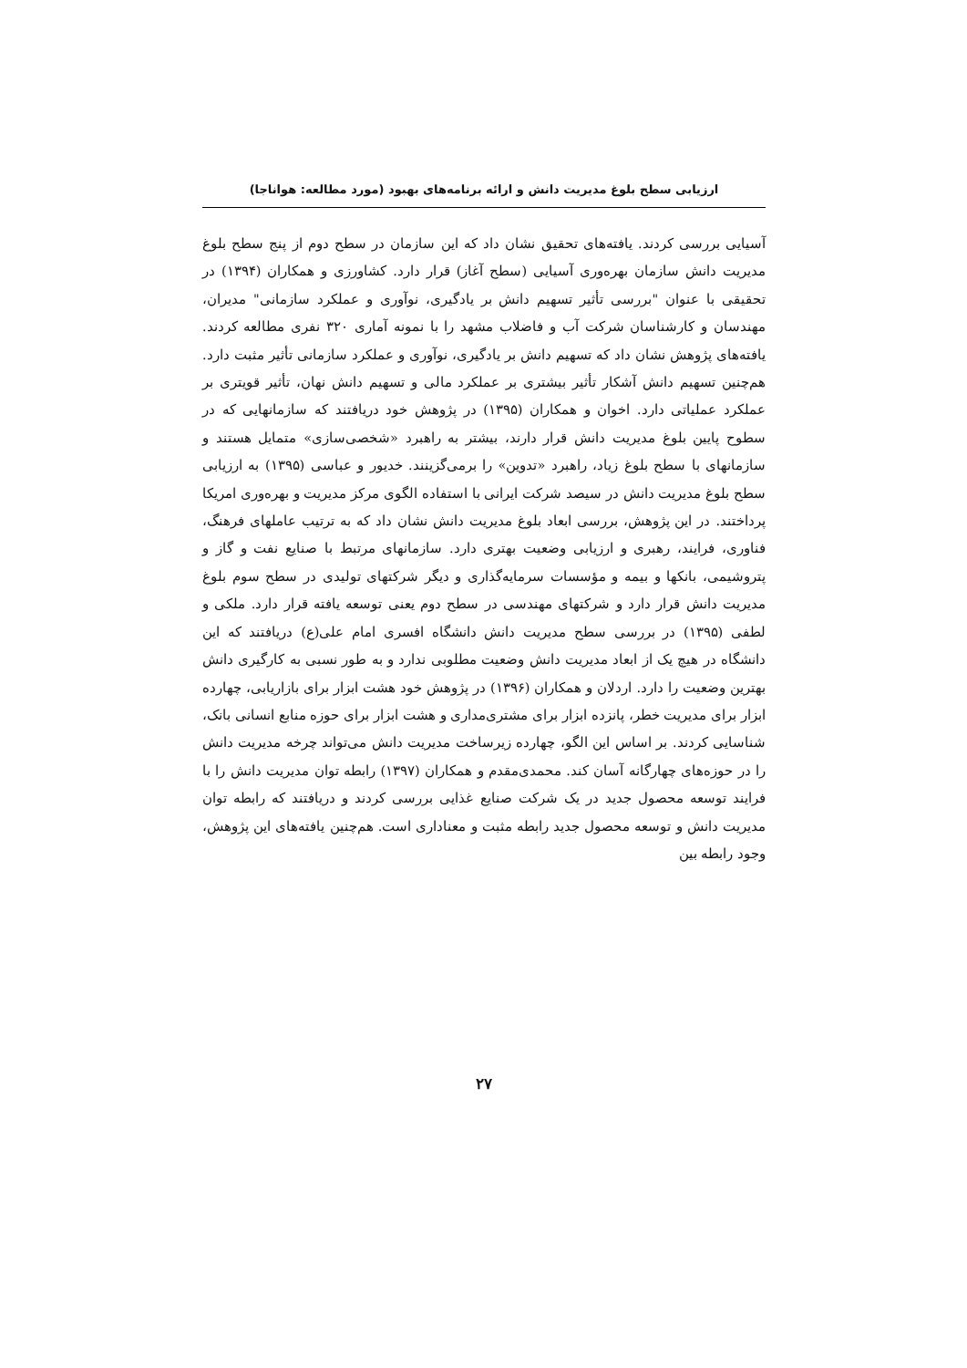ارزیابی سطح بلوغ مدیریت دانش و ارائه برنامه‌های بهبود (مورد مطالعه: هواناجا)
آسیایی بررسی کردند. یافته‌های تحقیق نشان داد که این سازمان در سطح دوم از پنج سطح بلوغ مدیریت دانش سازمان بهره‌وری آسیایی (سطح آغاز) قرار دارد. کشاورزی و همکاران (۱۳۹۴) در تحقیقی با عنوان "بررسی تأثیر تسهیم دانش بر یادگیری، نوآوری و عملکرد سازمانی" مدیران، مهندسان و کارشناسان شرکت آب و فاضلاب مشهد را با نمونه آماری ۳۲۰ نفری مطالعه کردند. یافته‌های پژوهش نشان داد که تسهیم دانش بر یادگیری، نوآوری و عملکرد سازمانی تأثیر مثبت دارد. هم‌چنین تسهیم دانش آشکار تأثیر بیشتری بر عملکرد مالی و تسهیم دانش نهان، تأثیر قویتری بر عملکرد عملیاتی دارد. اخوان و همکاران (۱۳۹۵) در پژوهش خود دریافتند که سازمانهایی که در سطوح پایین بلوغ مدیریت دانش قرار دارند، بیشتر به راهبرد «شخصی‌سازی» متمایل هستند و سازمانهای با سطح بلوغ زیاد، راهبرد «تدوین» را برمی‌گزینند. خدیور و عباسی (۱۳۹۵) به ارزیابی سطح بلوغ مدیریت دانش در سیصد شرکت ایرانی با استفاده الگوی مرکز مدیریت و بهره‌وری امریکا پرداختند. در این پژوهش، بررسی ابعاد بلوغ مدیریت دانش نشان داد که به ترتیب عاملهای فرهنگ، فناوری، فرایند، رهبری و ارزیابی وضعیت بهتری دارد. سازمانهای مرتبط با صنایع نفت و گاز و پتروشیمی، بانکها و بیمه و مؤسسات سرمایه‌گذاری و دیگر شرکتهای تولیدی در سطح سوم بلوغ مدیریت دانش قرار دارد و شرکتهای مهندسی در سطح دوم یعنی توسعه یافته قرار دارد. ملکی و لطفی (۱۳۹۵) در بررسی سطح مدیریت دانش دانشگاه افسری امام علی(ع) دریافتند که این دانشگاه در هیچ یک از ابعاد مدیریت دانش وضعیت مطلوبی ندارد و به طور نسبی به کارگیری دانش بهترین وضعیت را دارد. اردلان و همکاران (۱۳۹۶) در پژوهش خود هشت ابزار برای بازاریابی، چهارده ابزار برای مدیریت خطر، پانزده ابزار برای مشتری‌مداری و هشت ابزار برای حوزه منابع انسانی بانک، شناسایی کردند. بر اساس این الگو، چهارده زیرساخت مدیریت دانش می‌تواند چرخه مدیریت دانش را در حوزه‌های چهارگانه آسان کند. محمدی‌مقدم و همکاران (۱۳۹۷) رابطه توان مدیریت دانش را با فرایند توسعه محصول جدید در یک شرکت صنایع غذایی بررسی کردند و دریافتند که رابطه توان مدیریت دانش و توسعه محصول جدید رابطه مثبت و معناداری است. هم‌چنین یافته‌های این پژوهش، وجود رابطه بین
۲۷